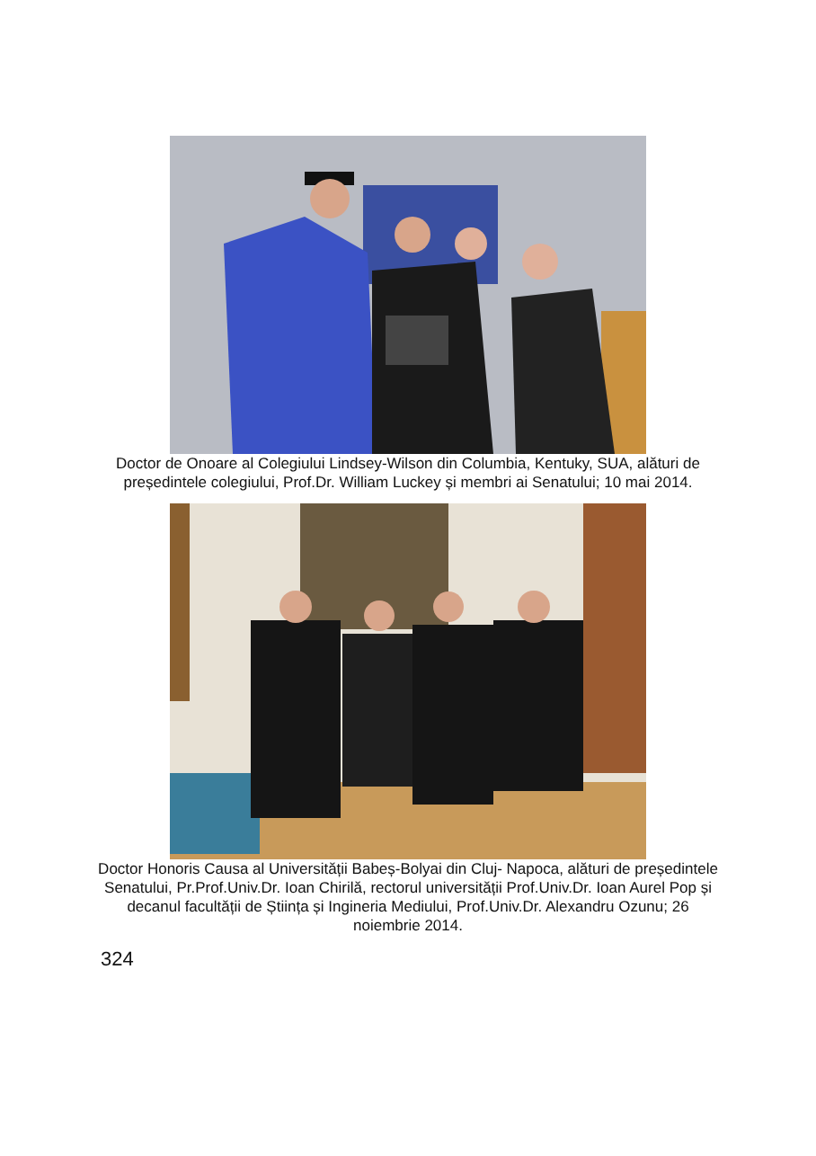Doctor de Onoare al Colegiului Lindsey-Wilson din Columbia, Kentuky, SUA, alături de președintele colegiului, Prof.Dr. William Luckey și membri ai Senatului; 10 mai 2014.
Doctor Honoris Causa al Universității Babeș-Bolyai din Cluj- Napoca, alături de președintele Senatului, Pr.Prof.Univ.Dr. Ioan Chirilă, rectorul universității Prof.Univ.Dr. Ioan Aurel Pop și decanul facultății de Știința și Ingineria Mediului, Prof.Univ.Dr. Alexandru Ozunu; 26 noiembrie 2014.
324